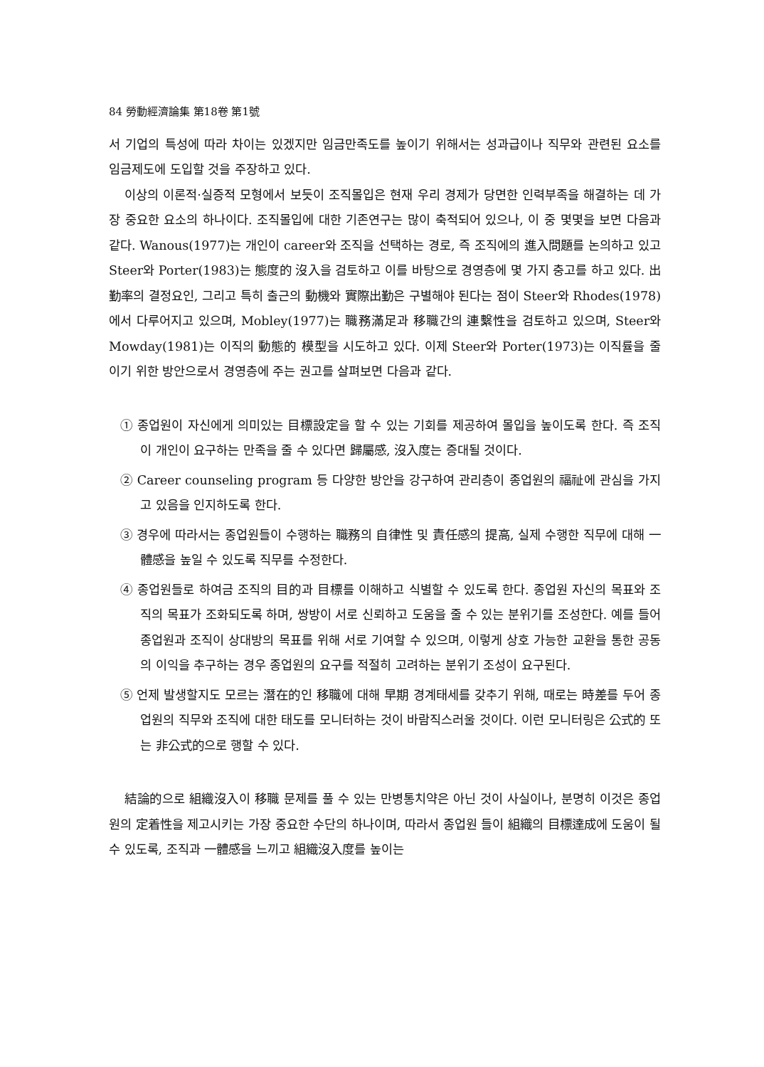84 勞動經濟論集 第18卷 第1號
서 기업의 특성에 따라 차이는 있겠지만 임금만족도를 높이기 위해서는 성과급이나 직무와 관련된 요소를 임금제도에 도입할 것을 주장하고 있다.
이상의 이론적·실증적 모형에서 보듯이 조직몰입은 현재 우리 경제가 당면한 인력부족을 해결하는 데 가장 중요한 요소의 하나이다. 조직몰입에 대한 기존연구는 많이 축적되어 있으나, 이 중 몇몇을 보면 다음과 같다. Wanous(1977)는 개인이 career와 조직을 선택하는 경로, 즉 조직에의 進入問題를 논의하고 있고 Steer와 Porter(1983)는 態度的 沒入을 검토하고 이를 바탕으로 경영층에 몇 가지 충고를 하고 있다. 出勤率의 결정요인, 그리고 특히 출근의 動機와 實際出勤은 구별해야 된다는 점이 Steer와 Rhodes(1978)에서 다루어지고 있으며, Mobley(1977)는 職務滿足과 移職간의 連繫性을 검토하고 있으며, Steer와 Mowday(1981)는 이직의 動態的 模型을 시도하고 있다. 이제 Steer와 Porter(1973)는 이직률을 줄이기 위한 방안으로서 경영층에 주는 권고를 살펴보면 다음과 같다.
① 종업원이 자신에게 의미있는 目標設定을 할 수 있는 기회를 제공하여 몰입을 높이도록 한다. 즉 조직이 개인이 요구하는 만족을 줄 수 있다면 歸屬感, 沒入度는 증대될 것이다.
② Career counseling program 등 다양한 방안을 강구하여 관리층이 종업원의 福祉에 관심을 가지고 있음을 인지하도록 한다.
③ 경우에 따라서는 종업원들이 수행하는 職務의 自律性 및 責任感의 提高, 실제 수행한 직무에 대해 一體感을 높일 수 있도록 직무를 수정한다.
④ 종업원들로 하여금 조직의 目的과 目標를 이해하고 식별할 수 있도록 한다. 종업원 자신의 목표와 조직의 목표가 조화되도록 하며, 쌍방이 서로 신뢰하고 도움을 줄 수 있는 분위기를 조성한다. 예를 들어 종업원과 조직이 상대방의 목표를 위해 서로 기여할 수 있으며, 이렇게 상호 가능한 교환을 통한 공동의 이익을 추구하는 경우 종업원의 요구를 적절히 고려하는 분위기 조성이 요구된다.
⑤ 언제 발생할지도 모르는 潛在的인 移職에 대해 早期 경계태세를 갖추기 위해, 때로는 時差를 두어 종업원의 직무와 조직에 대한 태도를 모니터하는 것이 바람직스러울 것이다. 이런 모니터링은 公式的 또는 非公式的으로 행할 수 있다.
結論的으로 組織沒入이 移職 문제를 풀 수 있는 만병통치약은 아닌 것이 사실이나, 분명히 이것은 종업원의 定着性을 제고시키는 가장 중요한 수단의 하나이며, 따라서 종업원 들이 組織의 目標達成에 도움이 될 수 있도록, 조직과 一體感을 느끼고 組織沒入度를 높이는